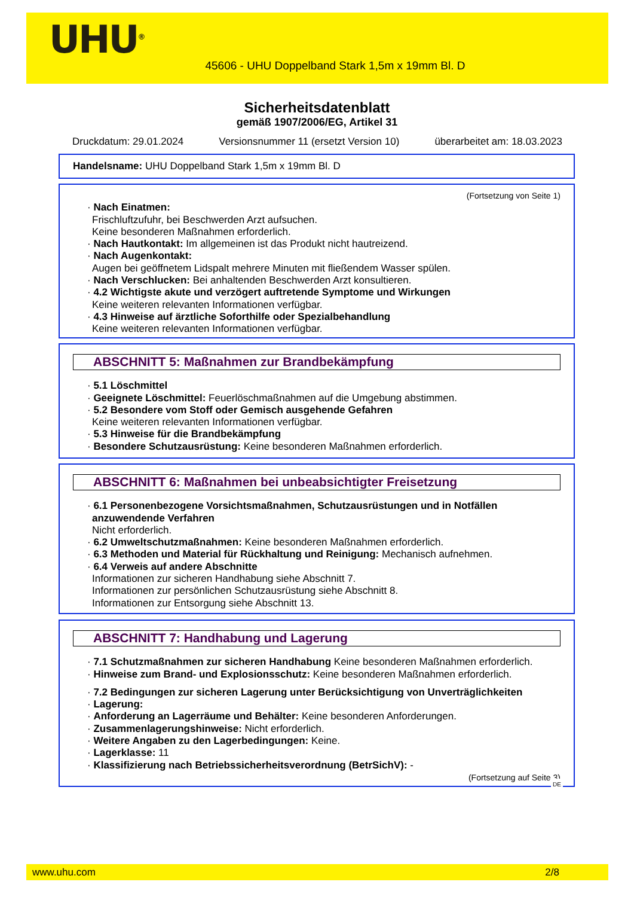UHU<sup>®</sup>
45606 - UHU Doppelband Stark 1,5m x 19mm Bl. D
Sicherheitsdatenblatt
gemäß 1907/2006/EG, Artikel 31
Druckdatum: 29.01.2024 Versionsnummer 11 (ersetzt Version 10) überarbeitet am: 18.03.2023
Handelsname: UHU Doppelband Stark 1,5m x 19mm Bl. D
(Fortsetzung von Seite 1)
· Nach Einatmen:
Frischluftzufuhr, bei Beschwerden Arzt aufsuchen.
Keine besonderen Maßnahmen erforderlich.
· Nach Hautkontakt: Im allgemeinen ist das Produkt nicht hautreizend.
· Nach Augenkontakt:
Augen bei geöffnetem Lidspalt mehrere Minuten mit fließendem Wasser spülen.
· Nach Verschlucken: Bei anhaltenden Beschwerden Arzt konsultieren.
· 4.2 Wichtigste akute und verzögert auftretende Symptome und Wirkungen
Keine weiteren relevanten Informationen verfügbar.
· 4.3 Hinweise auf ärztliche Soforthilfe oder Spezialbehandlung
Keine weiteren relevanten Informationen verfügbar.
ABSCHNITT 5: Maßnahmen zur Brandbekämpfung
· 5.1 Löschmittel
· Geeignete Löschmittel: Feuerlöschmaßnahmen auf die Umgebung abstimmen.
· 5.2 Besondere vom Stoff oder Gemisch ausgehende Gefahren
Keine weiteren relevanten Informationen verfügbar.
· 5.3 Hinweise für die Brandbekämpfung
· Besondere Schutzausrüstung: Keine besonderen Maßnahmen erforderlich.
ABSCHNITT 6: Maßnahmen bei unbeabsichtigter Freisetzung
· 6.1 Personenbezogene Vorsichtsmaßnahmen, Schutzausrüstungen und in Notfällen anzuwendende Verfahren
Nicht erforderlich.
· 6.2 Umweltschutzmaßnahmen: Keine besonderen Maßnahmen erforderlich.
· 6.3 Methoden und Material für Rückhaltung und Reinigung: Mechanisch aufnehmen.
· 6.4 Verweis auf andere Abschnitte
Informationen zur sicheren Handhabung siehe Abschnitt 7.
Informationen zur persönlichen Schutzausrüstung siehe Abschnitt 8.
Informationen zur Entsorgung siehe Abschnitt 13.
ABSCHNITT 7: Handhabung und Lagerung
· 7.1 Schutzmaßnahmen zur sicheren Handhabung Keine besonderen Maßnahmen erforderlich.
· Hinweise zum Brand- und Explosionsschutz: Keine besonderen Maßnahmen erforderlich.
· 7.2 Bedingungen zur sicheren Lagerung unter Berücksichtigung von Unverträglichkeiten
· Lagerung:
· Anforderung an Lagerräume und Behälter: Keine besonderen Anforderungen.
· Zusammenlagerungshinweise: Nicht erforderlich.
· Weitere Angaben zu den Lagerbedingungen: Keine.
· Lagerklasse: 11
· Klassifizierung nach Betriebssicherheitsverordnung (BetrSichV): -
(Fortsetzung auf Seite 3)
DE
www.uhu.com 2/8